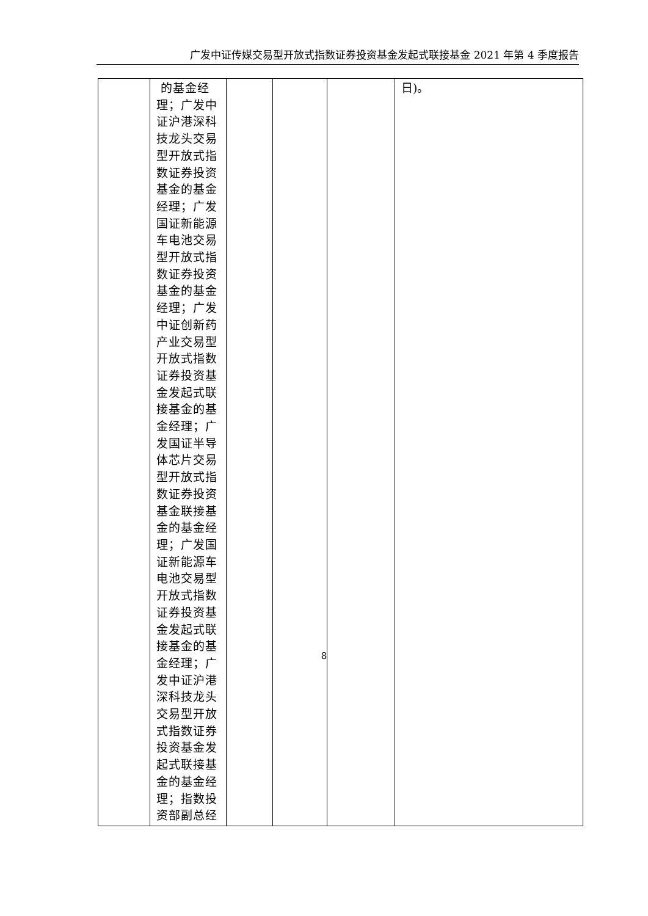广发中证传媒交易型开放式指数证券投资基金发起式联接基金 2021 年第 4 季度报告
| | 的基金经理；广发中证沪港深科技龙头交易型开放式指数证券投资基金的基金经理；广发国证新能源车电池交易型开放式指数证券投资基金的基金经理；广发中证创新药产业交易型开放式指数证券投资基金发起式联接基金的基金经理；广发国证半导体芯片交易型开放式指数证券投资基金联接基金的基金经理；广发国证新能源车电池交易型开放式指数证券投资基金发起式联接基金的基金经理；广发中证沪港深科技龙头交易型开放式指数证券投资基金发起式联接基金的基金经理；指数投资部副总经 | | | | 日)。 |
8